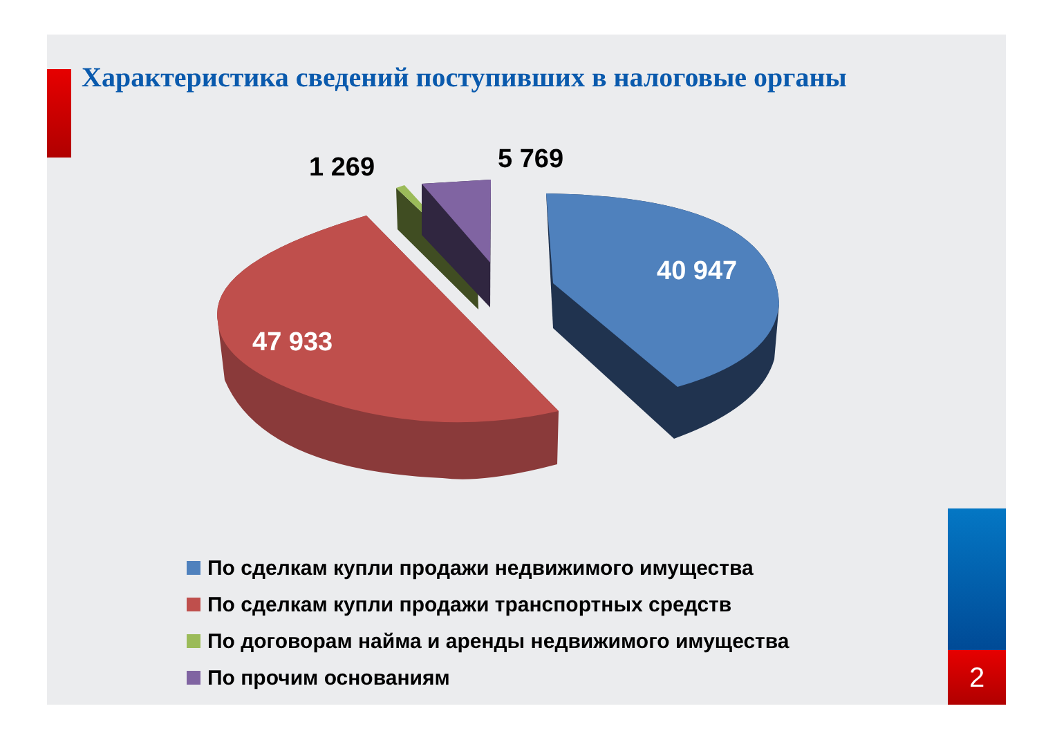Характеристика сведений поступивших в налоговые органы
1 269 5 769
40 947
47 933
По сделкам купли продажи недвижимого имущества
По сделкам купли продажи транспортных средств
По договорам найма и аренды недвижимого имущества
По прочим основаниям
2